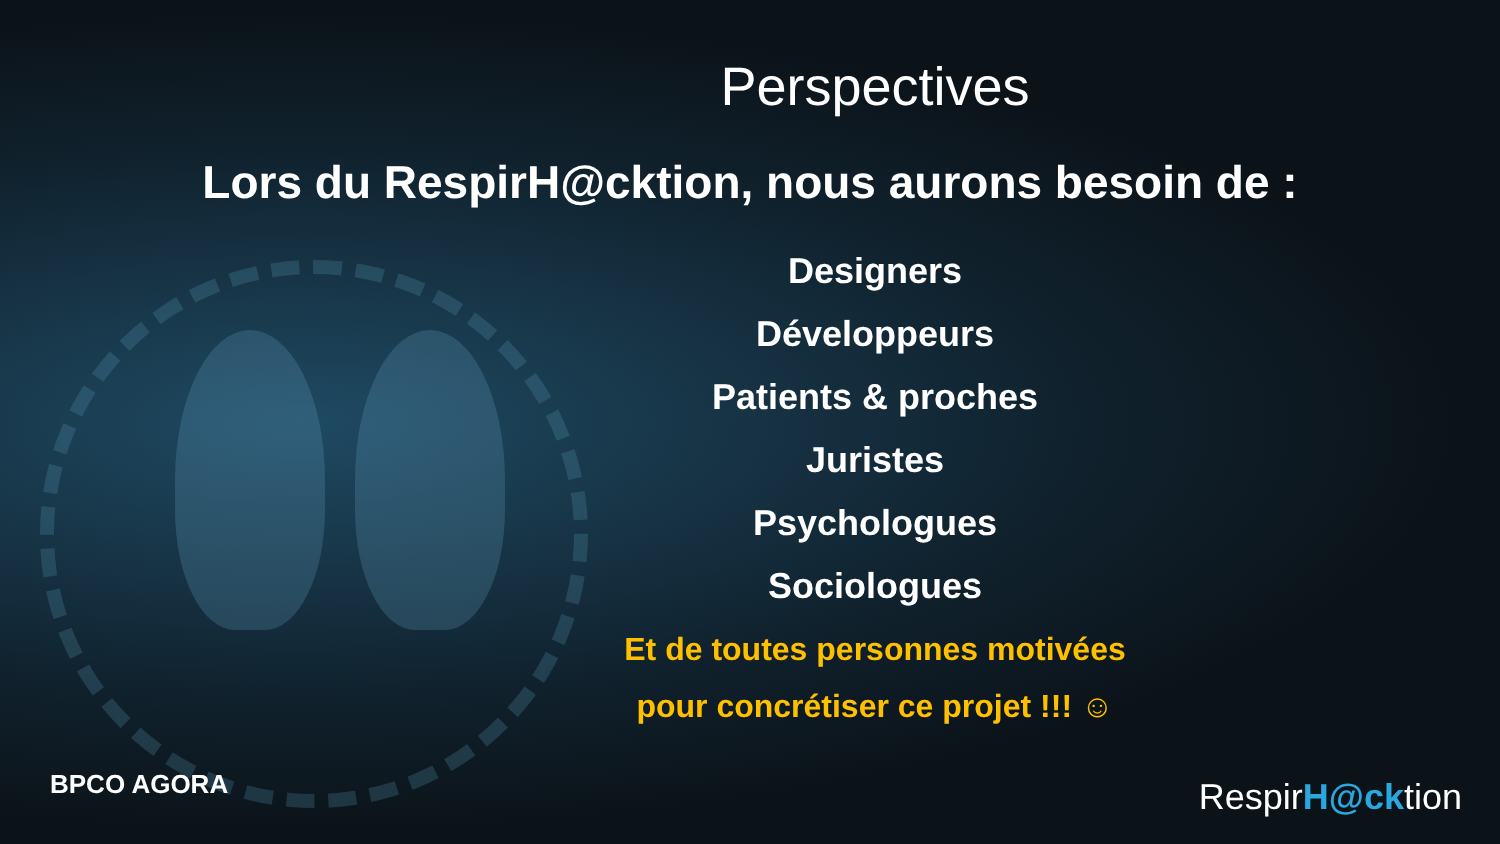Perspectives
Lors du RespirH@cktion, nous aurons besoin de :
Designers
Développeurs
Patients & proches
Juristes
Psychologues
Sociologues
Et de toutes personnes motivées
pour concrétiser ce projet !!! ☺
BPCO AGORA RespirH@cktion